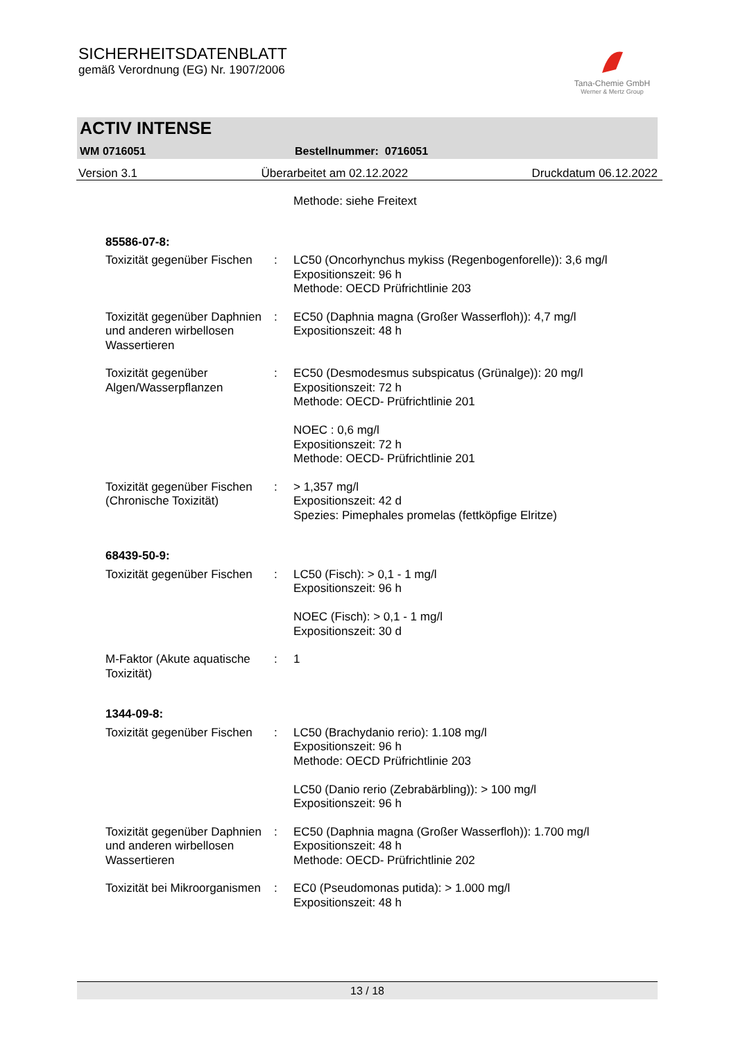SICHERHEITSDATENBLATT
gemäß Verordnung (EG) Nr. 1907/2006
Tana-Chemie GmbH
Werner & Mertz Group
ACTIV INTENSE
WM 0716051 Bestellnummer: 0716051
Version 3.1 Überarbeitet am 02.12.2022 Druckdatum 06.12.2022
| | | Methode: siehe Freitext |
| 85586-07-8: | | |
| Toxizität gegenüber Fischen | : | LC50 (Oncorhynchus mykiss (Regenbogenforelle)): 3,6 mg/l Expositionszeit: 96 h Methode: OECD Prüfrichtlinie 203 |
| Toxizität gegenüber Daphnien und anderen wirbellosen Wassertieren | : | EC50 (Daphnia magna (Großer Wasserfloh)): 4,7 mg/l Expositionszeit: 48 h |
| Toxizität gegenüber Algen/Wasserpflanzen | : | EC50 (Desmodesmus subspicatus (Grünalge)): 20 mg/l Expositionszeit: 72 h Methode: OECD- Prüfrichtlinie 201 NOEC : 0,6 mg/l Expositionszeit: 72 h Methode: OECD- Prüfrichtlinie 201 |
| Toxizität gegenüber Fischen (Chronische Toxizität) | : | > 1,357 mg/l Expositionszeit: 42 d Spezies: Pimephales promelas (fettköpfige Elritze) |
| 68439-50-9: | | |
| Toxizität gegenüber Fischen | : | LC50 (Fisch): > 0,1 - 1 mg/l Expositionszeit: 96 h NOEC (Fisch): > 0,1 - 1 mg/l Expositionszeit: 30 d |
| M-Faktor (Akute aquatische Toxizität) | : | 1 |
| 1344-09-8: | | |
| Toxizität gegenüber Fischen | : | LC50 (Brachydanio rerio): 1.108 mg/l Expositionszeit: 96 h Methode: OECD Prüfrichtlinie 203 LC50 (Danio rerio (Zebrabärbling)): > 100 mg/l Expositionszeit: 96 h |
| Toxizität gegenüber Daphnien und anderen wirbellosen Wassertieren | : | EC50 (Daphnia magna (Großer Wasserfloh)): 1.700 mg/l Expositionszeit: 48 h Methode: OECD- Prüfrichtlinie 202 |
| Toxizität bei Mikroorganismen | : | EC0 (Pseudomonas putida): > 1.000 mg/l Expositionszeit: 48 h |
13 / 18